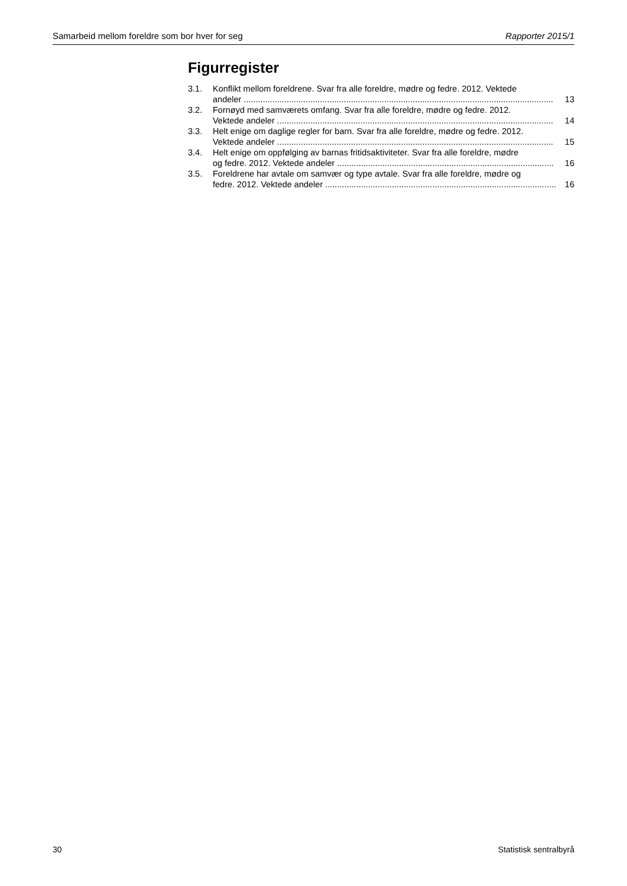Samarbeid mellom foreldre som bor hver for seg Rapporter 2015/1
Figurregister
3.1. Konflikt mellom foreldrene. Svar fra alle foreldre, mødre og fedre. 2012. Vektede
andeler .................................................................................................................................. 13
3.2. Fornøyd med samværets omfang. Svar fra alle foreldre, mødre og fedre. 2012.
Vektede andeler .................................................................................................................... 14
3.3. Helt enige om daglige regler for barn. Svar fra alle foreldre, mødre og fedre. 2012.
Vektede andeler .................................................................................................................... 15
3.4. Helt enige om oppfølging av barnas fritidsaktiviteter. Svar fra alle foreldre, mødre
og fedre. 2012. Vektede andeler ........................................................................................... 16
3.5. Foreldrene har avtale om samvær og type avtale. Svar fra alle foreldre, mødre og
fedre. 2012. Vektede andeler ................................................................................................. 16
30 Statistisk sentralbyrå